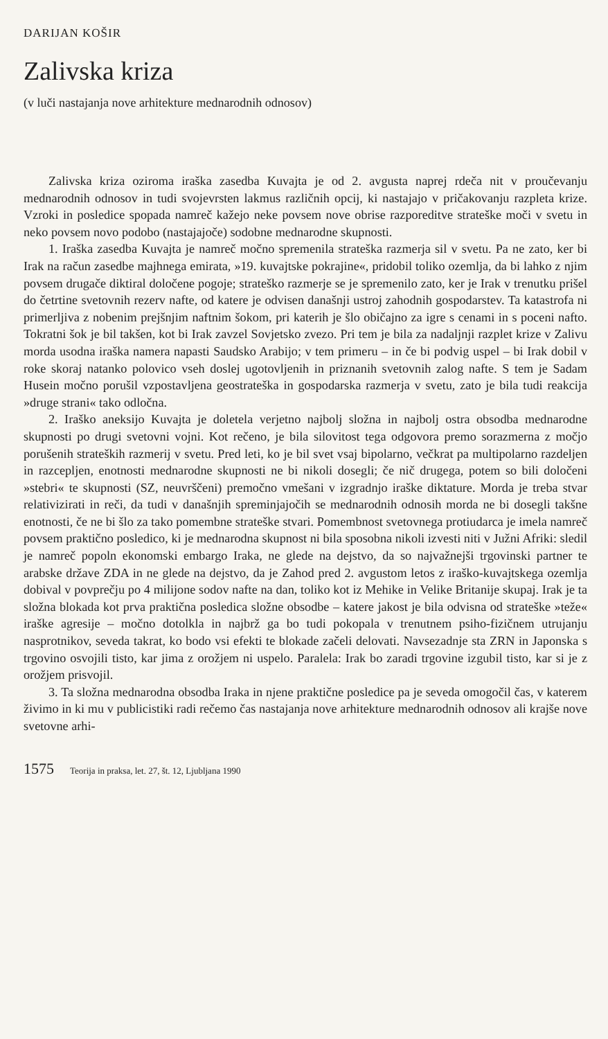DARIJAN KOŠIR
Zalivska kriza
(v luči nastajanja nove arhitekture mednarodnih odnosov)
Zalivska kriza oziroma iraška zasedba Kuvajta je od 2. avgusta naprej rdeča nit v proučevanju mednarodnih odnosov in tudi svojevrsten lakmus različnih opcij, ki nastajajo v pričakovanju razpleta krize. Vzroki in posledice spopada namreč kažejo neke povsem nove obrise razporeditve strateške moči v svetu in neko povsem novo podobo (nastajajoče) sodobne mednarodne skupnosti.
1. Iraška zasedba Kuvajta je namreč močno spremenila strateška razmerja sil v svetu. Pa ne zato, ker bi Irak na račun zasedbe majhnega emirata, »19. kuvajtske pokrajine«, pridobil toliko ozemlja, da bi lahko z njim povsem drugače diktiral določene pogoje; strateško razmerje se je spremenilo zato, ker je Irak v trenutku prišel do četrtine svetovnih rezerv nafte, od katere je odvisen današnji ustroj zahodnih gospodarstev. Ta katastrofa ni primerljiva z nobenim prejšnjim naftnim šokom, pri katerih je šlo običajno za igre s cenami in s poceni nafto. Tokratni šok je bil takšen, kot bi Irak zavzel Sovjetsko zvezo. Pri tem je bila za nadaljnji razplet krize v Zalivu morda usodna iraška namera napasti Saudsko Arabijo; v tem primeru – in če bi podvig uspel – bi Irak dobil v roke skoraj natanko polovico vseh doslej ugotovljenih in priznanih svetovnih zalog nafte. S tem je Sadam Husein močno porušil vzpostavljena geostrateška in gospodarska razmerja v svetu, zato je bila tudi reakcija »druge strani« tako odločna.
2. Iraško aneksijo Kuvajta je doletela verjetno najbolj složna in najbolj ostra obsodba mednarodne skupnosti po drugi svetovni vojni. Kot rečeno, je bila silovitost tega odgovora premo sorazmerna z močjo porušenih strateških razmerij v svetu. Pred leti, ko je bil svet vsaj bipolarno, večkrat pa multipolarno razdeljen in razcepljen, enotnosti mednarodne skupnosti ne bi nikoli dosegli; če nič drugega, potem so bili določeni »stebri« te skupnosti (SZ, neuvrščeni) premočno vmešani v izgradnjo iraške diktature. Morda je treba stvar relativizirati in reči, da tudi v današnjih spreminjajočih se mednarodnih odnosih morda ne bi dosegli takšne enotnosti, če ne bi šlo za tako pomembne strateške stvari. Pomembnost svetovnega protiudarca je imela namreč povsem praktično posledico, ki je mednarodna skupnost ni bila sposobna nikoli izvesti niti v Južni Afriki: sledil je namreč popoln ekonomski embargo Iraka, ne glede na dejstvo, da so najvažnejši trgovinski partner te arabske države ZDA in ne glede na dejstvo, da je Zahod pred 2. avgustom letos z iraško-kuvajtskega ozemlja dobival v povprečju po 4 milijone sodov nafte na dan, toliko kot iz Mehike in Velike Britanije skupaj. Irak je ta složna blokada kot prva praktična posledica složne obsodbe – katere jakost je bila odvisna od strateške »teže« iraške agresije – močno dotolkla in najbrž ga bo tudi pokopala v trenutnem psiho-fizičnem utrujanju nasprotnikov, seveda takrat, ko bodo vsi efekti te blokade začeli delovati. Navsezadnje sta ZRN in Japonska s trgovino osvojili tisto, kar jima z orožjem ni uspelo. Paralela: Irak bo zaradi trgovine izgubil tisto, kar si je z orožjem prisvojil.
3. Ta složna mednarodna obsodba Iraka in njene praktične posledice pa je seveda omogočil čas, v katerem živimo in ki mu v publicistiki radi rečemo čas nastajanja nove arhitekture mednarodnih odnosov ali krajše nove svetovne arhi-
1575 Teorija in praksa, let. 27, št. 12, Ljubljana 1990